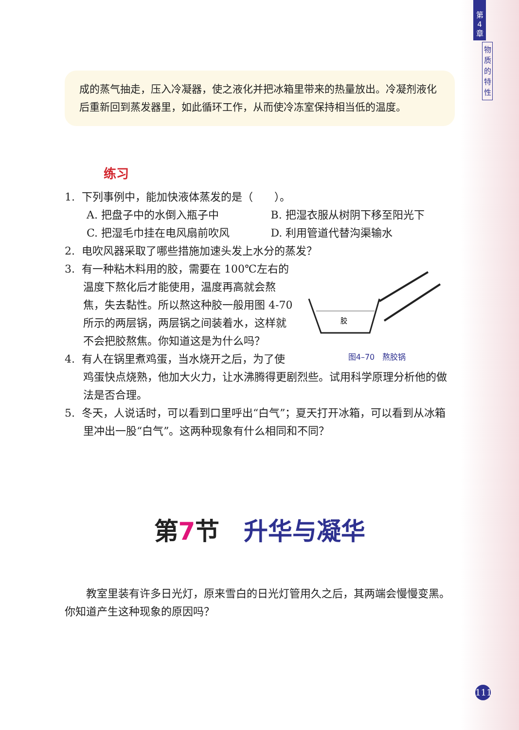第
4
章
物
质
的
特
性
成的蒸气抽走，压入冷凝器，使之液化并把冰箱里带来的热量放出。冷凝剂液化后重新回到蒸发器里，如此循环工作，从而使冷冻室保持相当低的温度。
练习
1. 下列事例中，能加快液体蒸发的是（　　）。
A. 把盘子中的水倒入瓶子中 B. 把湿衣服从树阴下移至阳光下
C. 把湿毛巾挂在电风扇前吹风 D. 利用管道代替沟渠输水
2. 电吹风器采取了哪些措施加速头发上水分的蒸发？
胶
图4–70　熬胶锅
3. 有一种粘木料用的胶，需要在 100℃左右的温度下熬化后才能使用，温度再高就会熬焦，失去黏性。所以熬这种胶一般用图 4-70 所示的两层锅，两层锅之间装着水，这样就不会把胶熬焦。你知道这是为什么吗？
4. 有人在锅里煮鸡蛋，当水烧开之后，为了使鸡蛋快点烧熟，他加大火力，让水沸腾得更剧烈些。试用科学原理分析他的做法是否合理。
5. 冬天，人说话时，可以看到口里呼出“白气”；夏天打开冰箱，可以看到从冰箱里冲出一股“白气”。这两种现象有什么相同和不同？
第7节　升华与凝华
教室里装有许多日光灯，原来雪白的日光灯管用久之后，其两端会慢慢变黑。你知道产生这种现象的原因吗？
111